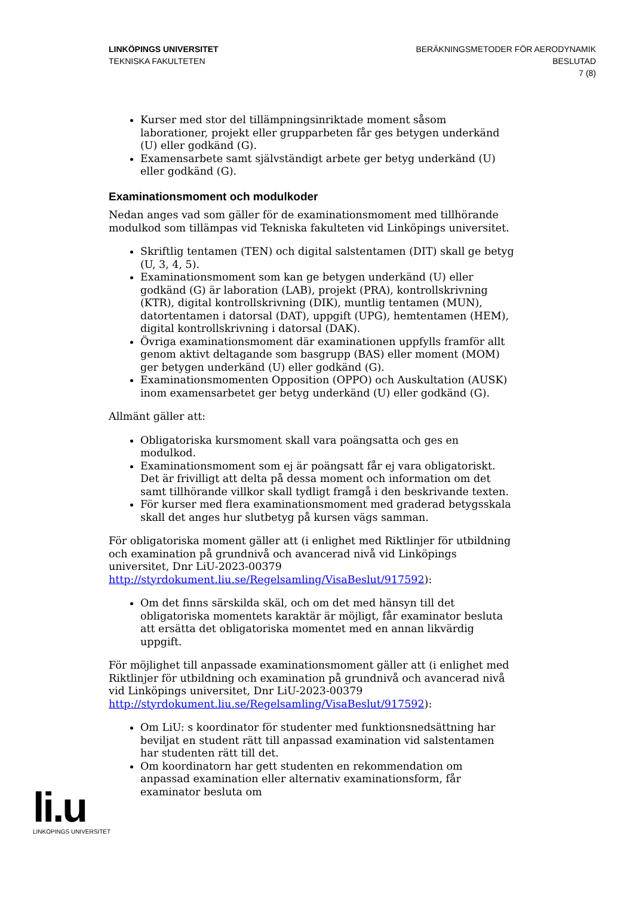LINKÖPINGS UNIVERSITET
TEKNISKA FAKULTETEN
BERÄKNINGSMETODER FÖR AERODYNAMIK
BESLUTAD
7 (8)
Kurser med stor del tillämpningsinriktade moment såsom laborationer, projekt eller grupparbeten får ges betygen underkänd (U) eller godkänd (G).
Examensarbete samt självständigt arbete ger betyg underkänd (U) eller godkänd (G).
Examinationsmoment och modulkoder
Nedan anges vad som gäller för de examinationsmoment med tillhörande modulkod som tillämpas vid Tekniska fakulteten vid Linköpings universitet.
Skriftlig tentamen (TEN) och digital salstentamen (DIT) skall ge betyg (U, 3, 4, 5).
Examinationsmoment som kan ge betygen underkänd (U) eller godkänd (G) är laboration (LAB), projekt (PRA), kontrollskrivning (KTR), digital kontrollskrivning (DIK), muntlig tentamen (MUN), datortentamen i datorsal (DAT), uppgift (UPG), hemtentamen (HEM), digital kontrollskrivning i datorsal (DAK).
Övriga examinationsmoment där examinationen uppfylls framför allt genom aktivt deltagande som basgrupp (BAS) eller moment (MOM) ger betygen underkänd (U) eller godkänd (G).
Examinationsmomenten Opposition (OPPO) och Auskultation (AUSK) inom examensarbetet ger betyg underkänd (U) eller godkänd (G).
Allmänt gäller att:
Obligatoriska kursmoment skall vara poängsatta och ges en modulkod.
Examinationsmoment som ej är poängsatt får ej vara obligatoriskt. Det är frivilligt att delta på dessa moment och information om det samt tillhörande villkor skall tydligt framgå i den beskrivande texten.
För kurser med flera examinationsmoment med graderad betygsskala skall det anges hur slutbetyg på kursen vägs samman.
För obligatoriska moment gäller att (i enlighet med Riktlinjer för utbildning och examination på grundnivå och avancerad nivå vid Linköpings universitet, Dnr LiU-2023-00379 http://styrdokument.liu.se/Regelsamling/VisaBeslut/917592):
Om det finns särskilda skäl, och om det med hänsyn till det obligatoriska momentets karaktär är möjligt, får examinator besluta att ersätta det obligatoriska momentet med en annan likvärdig uppgift.
För möjlighet till anpassade examinationsmoment gäller att (i enlighet med Riktlinjer för utbildning och examination på grundnivå och avancerad nivå vid Linköpings universitet, Dnr LiU-2023-00379
http://styrdokument.liu.se/Regelsamling/VisaBeslut/917592):
Om LiU: s koordinator för studenter med funktionsnedsättning har beviljat en student rätt till anpassad examination vid salstentamen har studenten rätt till det.
Om koordinatorn har gett studenten en rekommendation om anpassad examination eller alternativ examinationsform, får examinator besluta om
li.u
LINKÖPINGS UNIVERSITET